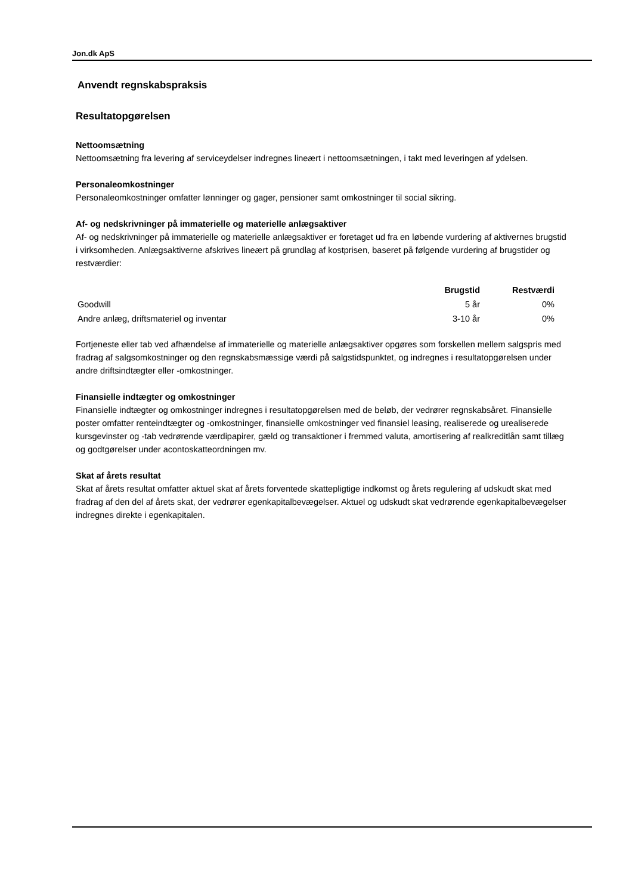Jon.dk ApS
Anvendt regnskabspraksis
Resultatopgørelsen
Nettoomsætning
Nettoomsætning fra levering af serviceydelser indregnes lineært i nettoomsætningen, i takt med leveringen af ydelsen.
Personaleomkostninger
Personaleomkostninger omfatter lønninger og gager, pensioner samt omkostninger til social sikring.
Af- og nedskrivninger på immaterielle og materielle anlægsaktiver
Af- og nedskrivninger på immaterielle og materielle anlægsaktiver er foretaget ud fra en løbende vurdering af aktivernes brugstid i virksomheden. Anlægsaktiverne afskrives lineært på grundlag af kostprisen, baseret på følgende vurdering af brugstider og restværdier:
| | Brugstid | Restværdi |
| --- | --- | --- |
| Goodwill | 5 år | 0% |
| Andre anlæg, driftsmateriel og inventar | 3-10 år | 0% |
Fortjeneste eller tab ved afhændelse af immaterielle og materielle anlægsaktiver opgøres som forskellen mellem salgspris med fradrag af salgsomkostninger og den regnskabsmæssige værdi på salgstidspunktet, og indregnes i resultatopgørelsen under andre driftsindtægter eller -omkostninger.
Finansielle indtægter og omkostninger
Finansielle indtægter og omkostninger indregnes i resultatopgørelsen med de beløb, der vedrører regnskabsåret. Finansielle poster omfatter renteindtægter og -omkostninger, finansielle omkostninger ved finansiel leasing, realiserede og urealiserede kursgevinster og -tab vedrørende værdipapirer, gæld og transaktioner i fremmed valuta, amortisering af realkreditlån samt tillæg og godtgørelser under acontoskatteordningen mv.
Skat af årets resultat
Skat af årets resultat omfatter aktuel skat af årets forventede skattepligtige indkomst og årets regulering af udskudt skat med fradrag af den del af årets skat, der vedrører egenkapitalbevægelser. Aktuel og udskudt skat vedrørende egenkapitalbevægelser indregnes direkte i egenkapitalen.